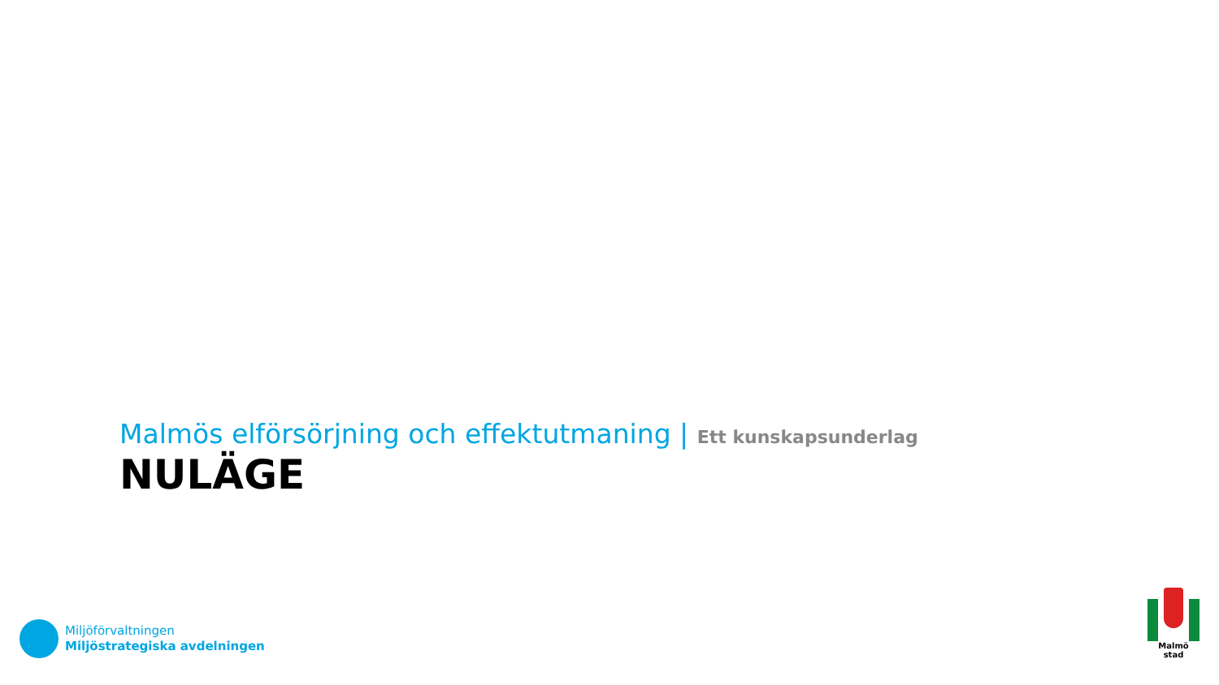Malmös elförsörjning och effektutmaning | Ett kunskapsunderlag
NULÄGE
Miljöförvaltningen
Miljöstrategiska avdelningen
Malmö stad